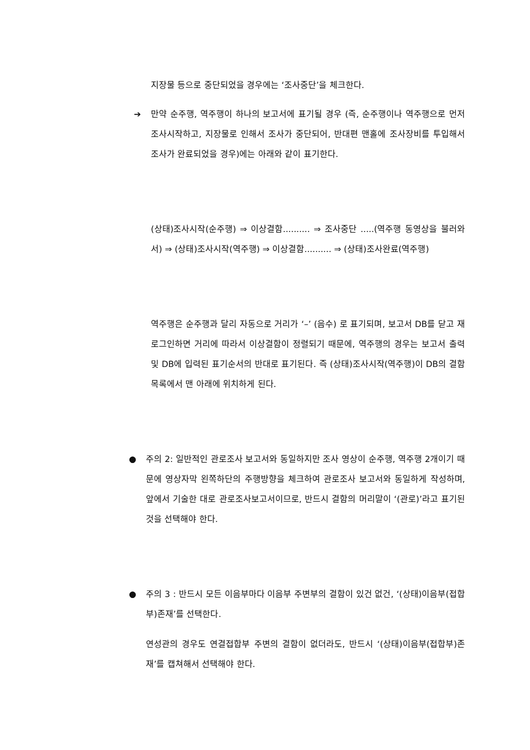지장물 등으로 중단되었을 경우에는 ‘조사중단’을 체크한다.
➔ 만약 순주행, 역주행이 하나의 보고서에 표기될 경우 (즉, 순주행이나 역주행으로 먼저 조사시작하고, 지장물로 인해서 조사가 중단되어, 반대편 맨홀에 조사장비를 투입해서 조사가 완료되었을 경우)에는 아래와 같이 표기한다.
(상태)조사시작(순주행) ⇒ 이상결함.......... ⇒ 조사중단 .....(역주행 동영상을 불러와서) ⇒ (상태)조사시작(역주행) ⇒ 이상결함.......... ⇒ (상태)조사완료(역주행)
역주행은 순주행과 달리 자동으로 거리가 ‘–’ (음수) 로 표기되며, 보고서 DB를 닫고 재로그인하면 거리에 따라서 이상결함이 정렬되기 때문에, 역주행의 경우는 보고서 출력 및 DB에 입력된 표기순서의 반대로 표기된다. 즉 (상태)조사시작(역주행)이 DB의 결함목록에서 맨 아래에 위치하게 된다.
● 주의 2: 일반적인 관로조사 보고서와 동일하지만 조사 영상이 순주행, 역주행 2개이기 때문에 영상자막 왼쪽하단의 주행방향을 체크하여 관로조사 보고서와 동일하게 작성하며, 앞에서 기술한 대로 관로조사보고서이므로, 반드시 결함의 머리말이 ‘(관로)’라고 표기된 것을 선택해야 한다.
● 주의 3 : 반드시 모든 이음부마다 이음부 주변부의 결함이 있건 없건, ‘(상태)이음부(접합부)존재’를 선택한다.
연성관의 경우도 연결접합부 주변의 결함이 없더라도, 반드시 ‘(상태)이음부(접합부)존재’를 캡쳐해서 선택해야 한다.